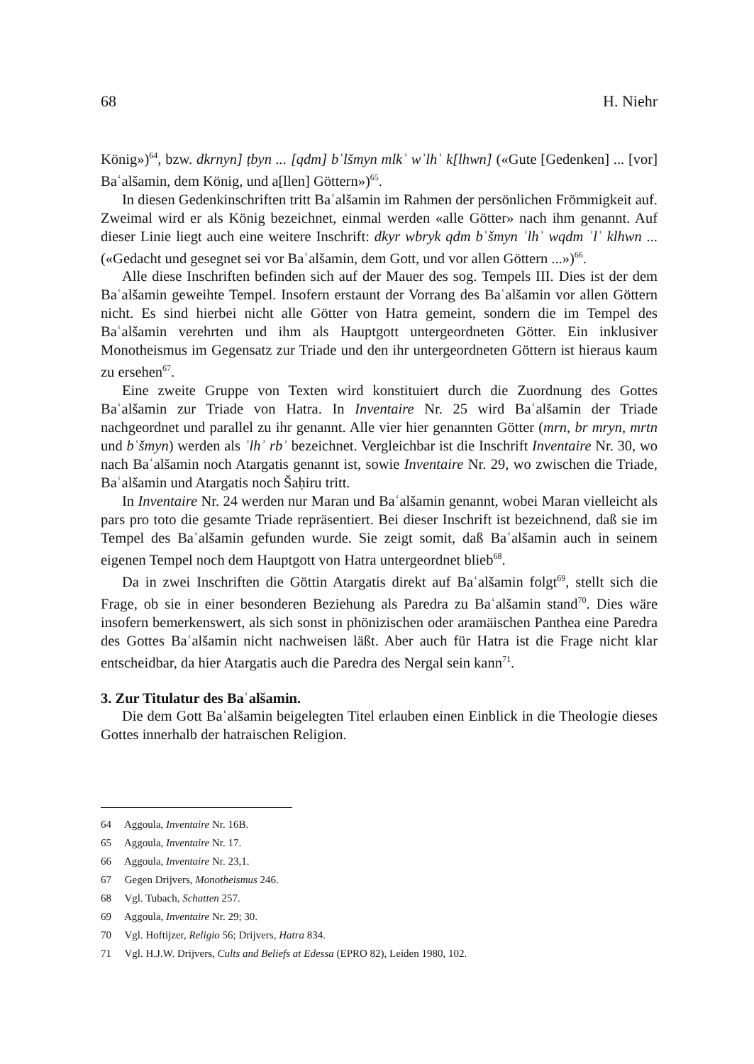68 H. Niehr
König»)<sup>64</sup>, bzw. dkrnyn] ṭbyn ... [qdm] bʿlšmyn mlkʾ wʾlhʾ k[lhwn] («Gute [Gedenken] ... [vor] Baʿalšamin, dem König, und a[llen] Göttern»)<sup>65</sup>.
In diesen Gedenkinschriften tritt Baʿalšamin im Rahmen der persönlichen Frömmigkeit auf. Zweimal wird er als König bezeichnet, einmal werden «alle Götter» nach ihm genannt. Auf dieser Linie liegt auch eine weitere Inschrift: dkyr wbryk qdm bʿšmyn ʾlhʾ wqdm ʾlʾ klhwn ... («Gedacht und gesegnet sei vor Baʿalšamin, dem Gott, und vor allen Göttern ...»)<sup>66</sup>.
Alle diese Inschriften befinden sich auf der Mauer des sog. Tempels III. Dies ist der dem Baʿalšamin geweihte Tempel. Insofern erstaunt der Vorrang des Baʿalšamin vor allen Göttern nicht. Es sind hierbei nicht alle Götter von Hatra gemeint, sondern die im Tempel des Baʿalšamin verehrten und ihm als Hauptgott untergeordneten Götter. Ein inklusiver Monotheismus im Gegensatz zur Triade und den ihr untergeordneten Göttern ist hieraus kaum zu ersehen<sup>67</sup>.
Eine zweite Gruppe von Texten wird konstituiert durch die Zuordnung des Gottes Baʿalšamin zur Triade von Hatra. In Inventaire Nr. 25 wird Baʿalšamin der Triade nachgeordnet und parallel zu ihr genannt. Alle vier hier genannten Götter (mrn, br mryn, mrtn und bʿšmyn) werden als ʾlhʾ rbʾ bezeichnet. Vergleichbar ist die Inschrift Inventaire Nr. 30, wo nach Baʿalšamin noch Atargatis genannt ist, sowie Inventaire Nr. 29, wo zwischen die Triade, Baʿalšamin und Atargatis noch Šaḥiru tritt.
In Inventaire Nr. 24 werden nur Maran und Baʿalšamin genannt, wobei Maran vielleicht als pars pro toto die gesamte Triade repräsentiert. Bei dieser Inschrift ist bezeichnend, daß sie im Tempel des Baʿalšamin gefunden wurde. Sie zeigt somit, daß Baʿalšamin auch in seinem eigenen Tempel noch dem Hauptgott von Hatra untergeordnet blieb<sup>68</sup>.
Da in zwei Inschriften die Göttin Atargatis direkt auf Baʿalšamin folgt<sup>69</sup>, stellt sich die Frage, ob sie in einer besonderen Beziehung als Paredra zu Baʿalšamin stand<sup>70</sup>. Dies wäre insofern bemerkenswert, als sich sonst in phönizischen oder aramäischen Panthea eine Paredra des Gottes Baʿalšamin nicht nachweisen läßt. Aber auch für Hatra ist die Frage nicht klar entscheidbar, da hier Atargatis auch die Paredra des Nergal sein kann<sup>71</sup>.
3. Zur Titulatur des Baʿalšamin.
Die dem Gott Baʿalšamin beigelegten Titel erlauben einen Einblick in die Theologie dieses Gottes innerhalb der hatraischen Religion.
64 Aggoula, Inventaire Nr. 16B.
65 Aggoula, Inventaire Nr. 17.
66 Aggoula, Inventaire Nr. 23,1.
67 Gegen Drijvers, Monotheismus 246.
68 Vgl. Tubach, Schatten 257.
69 Aggoula, Inventaire Nr. 29; 30.
70 Vgl. Hoftijzer, Religio 56; Drijvers, Hatra 834.
71 Vgl. H.J.W. Drijvers, Cults and Beliefs at Edessa (EPRO 82), Leiden 1980, 102.